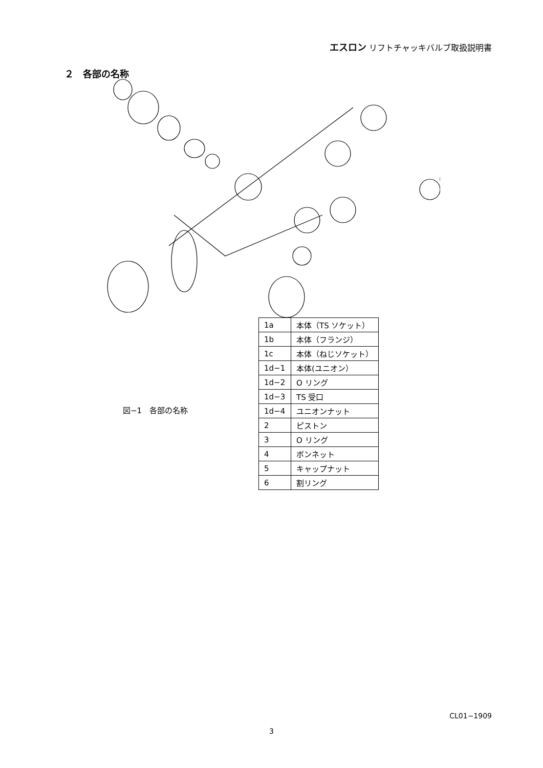エスロン リフトチャッキバルブ取扱説明書
２　各部の名称
図−1　各部の名称
| 1a | 本体（TS ソケット） |
| 1b | 本体（フランジ） |
| 1c | 本体（ねじソケット） |
| 1d−1 | 本体(ユニオン） |
| 1d−2 | O リング |
| 1d−3 | TS 受口 |
| 1d−4 | ユニオンナット |
| 2 | ピストン |
| 3 | O リング |
| 4 | ボンネット |
| 5 | キャップナット |
| 6 | 割リング |
CL01−1909
3